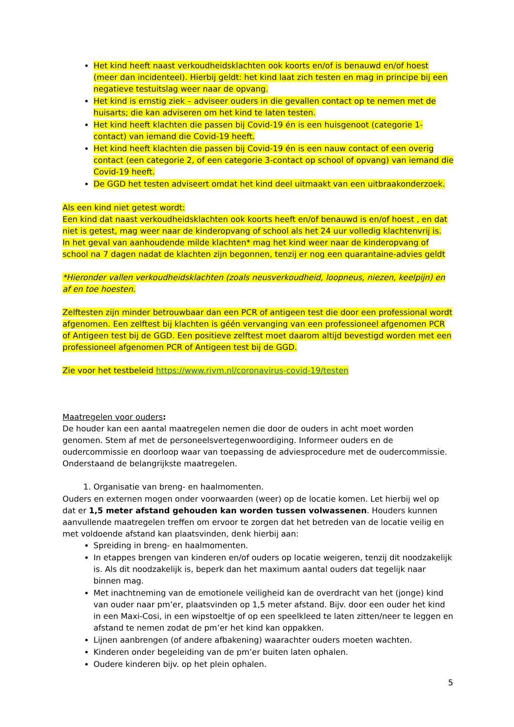Het kind heeft naast verkoudheidsklachten ook koorts en/of is benauwd en/of hoest (meer dan incidenteel). Hierbij geldt: het kind laat zich testen en mag in principe bij een negatieve testuitslag weer naar de opvang.
Het kind is ernstig ziek – adviseer ouders in die gevallen contact op te nemen met de huisarts; die kan adviseren om het kind te laten testen.
Het kind heeft klachten die passen bij Covid-19 én is een huisgenoot (categorie 1-contact) van iemand die Covid-19 heeft.
Het kind heeft klachten die passen bij Covid-19 én is een nauw contact of een overig contact (een categorie 2, of een categorie 3-contact op school of opvang) van iemand die Covid-19 heeft.
De GGD het testen adviseert omdat het kind deel uitmaakt van een uitbraakonderzoek.
Als een kind niet getest wordt:
Een kind dat naast verkoudheidsklachten ook koorts heeft en/of benauwd is en/of hoest , en dat niet is getest, mag weer naar de kinderopvang of school als het 24 uur volledig klachtenvrij is.
In het geval van aanhoudende milde klachten* mag het kind weer naar de kinderopvang of school na 7 dagen nadat de klachten zijn begonnen, tenzij er nog een quarantaine-advies geldt
*Hieronder vallen verkoudheidsklachten (zoals neusverkoudheid, loopneus, niezen, keelpijn) en af en toe hoesten.
Zelftesten zijn minder betrouwbaar dan een PCR of antigeen test die door een professional wordt afgenomen. Een zelftest bij klachten is géén vervanging van een professioneel afgenomen PCR of Antigeen test bij de GGD. Een positieve zelftest moet daarom altijd bevestigd worden met een professioneel afgenomen PCR of Antigeen test bij de GGD.
Zie voor het testbeleid https://www.rivm.nl/coronavirus-covid-19/testen
Maatregelen voor ouders:
De houder kan een aantal maatregelen nemen die door de ouders in acht moet worden genomen. Stem af met de personeelsvertegenwoordiging. Informeer ouders en de oudercommissie en doorloop waar van toepassing de adviesprocedure met de oudercommissie. Onderstaand de belangrijkste maatregelen.
1. Organisatie van breng- en haalmomenten.
Ouders en externen mogen onder voorwaarden (weer) op de locatie komen. Let hierbij wel op dat er 1,5 meter afstand gehouden kan worden tussen volwassenen. Houders kunnen aanvullende maatregelen treffen om ervoor te zorgen dat het betreden van de locatie veilig en met voldoende afstand kan plaatsvinden, denk hierbij aan:
Spreiding in breng- en haalmomenten.
In etappes brengen van kinderen en/of ouders op locatie weigeren, tenzij dit noodzakelijk is. Als dit noodzakelijk is, beperk dan het maximum aantal ouders dat tegelijk naar binnen mag.
Met inachtneming van de emotionele veiligheid kan de overdracht van het (jonge) kind van ouder naar pm’er, plaatsvinden op 1,5 meter afstand. Bijv. door een ouder het kind in een Maxi-Cosi, in een wipstoeltje of op een speelkleed te laten zitten/neer te leggen en afstand te nemen zodat de pm’er het kind kan oppakken.
Lijnen aanbrengen (of andere afbakening) waarachter ouders moeten wachten.
Kinderen onder begeleiding van de pm’er buiten laten ophalen.
Oudere kinderen bijv. op het plein ophalen.
5